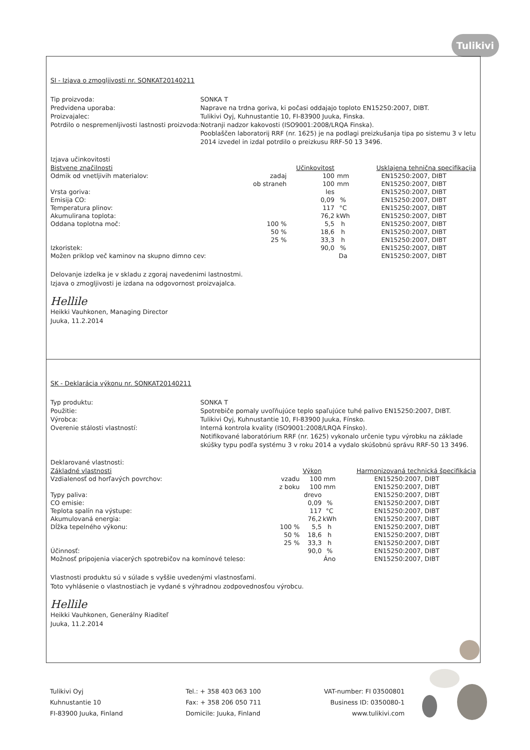Tulikivi
SI - Izjava o zmogljivosti nr. SONKAT20140211
Tip proizvoda:
SONKA T
Predvidena uporaba:
Naprave na trdna goriva, ki počasi oddajajo toploto EN15250:2007, DIBT.
Proizvajalec:
Tulikivi Oyj, Kuhnustantie 10, FI-83900 Juuka, Finska.
Potrdilo o nespremenljivosti lastnosti proizvoda:
Notranji nadzor kakovosti (ISO9001:2008/LRQA Finska).
Pooblaščen laboratorij RRF (nr. 1625) je na podlagi preizkušanja tipa po sistemu 3 v letu 2014 izvedel in izdal potrdilo o preizkusu RRF-50 13 3496.
Izjava učinkovitosti
| Bistvene značilnosti | | Učinkovitost | | Usklajena tehnična specifikacija |
| --- | --- | --- | --- | --- |
| Odmik od vnetljivih materialov: | zadaj | 100 | mm | EN15250:2007, DIBT |
| | ob straneh | 100 | mm | EN15250:2007, DIBT |
| Vrsta goriva: | | les | | EN15250:2007, DIBT |
| Emisija CO: | | 0,09 | % | EN15250:2007, DIBT |
| Temperatura plinov: | | 117 | °C | EN15250:2007, DIBT |
| Akumulirana toplota: | | 76,2 | kWh | EN15250:2007, DIBT |
| Oddana toplotna moč: | 100 % | 5,5 | h | EN15250:2007, DIBT |
| | 50 % | 18,6 | h | EN15250:2007, DIBT |
| | 25 % | 33,3 | h | EN15250:2007, DIBT |
| Izkoristek: | | 90,0 | % | EN15250:2007, DIBT |
| Možen priklop več kaminov na skupno dimno cev: | | | Da | EN15250:2007, DIBT |
Delovanje izdelka je v skladu z zgoraj navedenimi lastnostmi.
Izjava o zmogljivosti je izdana na odgovornost proizvajalca.
Hellile
Heikki Vauhkonen, Managing Director
Juuka, 11.2.2014
SK - Deklarácia výkonu nr. SONKAT20140211
Typ produktu:
SONKA T
Použitie:
Spotrebiče pomaly uvoľňujúce teplo spaľujúce tuhé palivo EN15250:2007, DIBT.
Výrobca:
Tulikivi Oyj, Kuhnustantie 10, FI-83900 Juuka, Fínsko.
Overenie stálosti vlastností:
Interná kontrola kvality (ISO9001:2008/LRQA Fínsko).
Notifikované laboratórium RRF (nr. 1625) vykonalo určenie typu výrobku na základe skúšky typu podľa systému 3 v roku 2014 a vydalo skúšobnú správu RRF-50 13 3496.
Deklarované vlastnosti:
| Základné vlastnosti | | Výkon | | Harmonizovaná technická špecifikácia |
| --- | --- | --- | --- | --- |
| Vzdialenosť od horľavých povrchov: | vzadu | 100 | mm | EN15250:2007, DIBT |
| | z boku | 100 | mm | EN15250:2007, DIBT |
| Typy paliva: | | drevo | | EN15250:2007, DIBT |
| CO emisie: | | 0,09 | % | EN15250:2007, DIBT |
| Teplota spalín na výstupe: | | 117 | °C | EN15250:2007, DIBT |
| Akumulovaná energia: | | 76,2 | kWh | EN15250:2007, DIBT |
| Dĺžka tepelného výkonu: | 100 % | 5,5 | h | EN15250:2007, DIBT |
| | 50 % | 18,6 | h | EN15250:2007, DIBT |
| | 25 % | 33,3 | h | EN15250:2007, DIBT |
| Účinnosť: | | 90,0 | % | EN15250:2007, DIBT |
| Možnosť pripojenia viacerých spotrebičov na komínové teleso: | | | Áno | EN15250:2007, DIBT |
Vlastnosti produktu sú v súlade s vyššie uvedenými vlastnosťami.
Toto vyhlásenie o vlastnostiach je vydané s výhradnou zodpovednosťou výrobcu.
Hellile
Heikki Vauhkonen, Generálny Riaditeľ
Juuka, 11.2.2014
Tulikivi Oyj
Kuhnustantie 10
FI-83900 Juuka, Finland
Tel.: + 358 403 063 100
Fax: + 358 206 050 711
Domicile: Juuka, Finland
VAT-number: FI 03500801
Business ID: 0350080-1
www.tulikivi.com